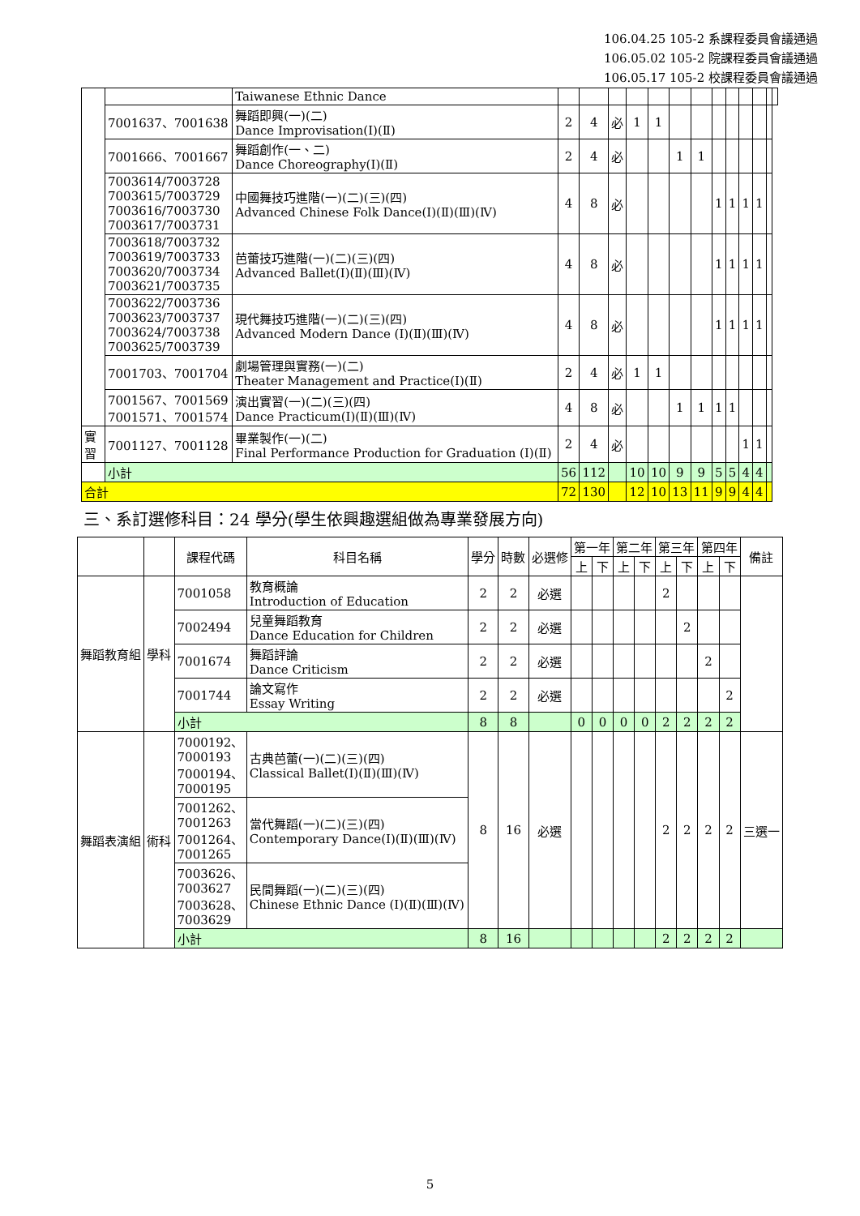106.04.25 105-2 系課程委員會議通過
106.05.02 105-2 院課程委員會議通過
106.05.17 105-2 校課程委員會議通過
| | | Taiwanese Ethnic Dance | | | | | | | | | | | | | |
| | 7001637、7001638 | 舞蹈即興(一)(二) Dance Improvisation(Ⅰ)(Ⅱ) | 2 | 4 | 必 | 1 | 1 | | | | | | | | |
| | 7001666、7001667 | 舞蹈創作(一、二) Dance Choreography(Ⅰ)(Ⅱ) | 2 | 4 | 必 | | | 1 | 1 | | | | | | |
| | 7003614/7003728 7003615/7003729 7003616/7003730 7003617/7003731 | 中國舞技巧進階(一)(二)(三)(四) Advanced Chinese Folk Dance(Ⅰ)(Ⅱ)(Ⅲ)(Ⅳ) | 4 | 8 | 必 | | | | | 1 | 1 | 1 | 1 | | |
| | 7003618/7003732 7003619/7003733 7003620/7003734 7003621/7003735 | 芭蕾技巧進階(一)(二)(三)(四) Advanced Ballet(Ⅰ)(Ⅱ)(Ⅲ)(Ⅳ) | 4 | 8 | 必 | | | | | 1 | 1 | 1 | 1 | | |
| | 7003622/7003736 7003623/7003737 7003624/7003738 7003625/7003739 | 現代舞技巧進階(一)(二)(三)(四) Advanced Modern Dance (Ⅰ)(Ⅱ)(Ⅲ)(Ⅳ) | 4 | 8 | 必 | | | | | 1 | 1 | 1 | 1 | | |
| | 7001703、7001704 | 劇場管理與實務(一)(二) Theater Management and Practice(Ⅰ)(Ⅱ) | 2 | 4 | 必 | 1 | 1 | | | | | | | | |
| | 7001567、7001569 7001571、7001574 | 演出實習(一)(二)(三)(四) Dance Practicum(Ⅰ)(Ⅱ)(Ⅲ)(Ⅳ) | 4 | 8 | 必 | | | 1 | 1 | 1 | 1 | | | | |
| 實習 | 7001127、7001128 | 畢業製作(一)(二) Final Performance Production for Graduation (I)(Ⅱ) | 2 | 4 | 必 | | | | | | | 1 | 1 | | |
| | 小計 | | 56 | 112 | | 10 | 10 | 9 | 9 | 5 | 5 | 4 | 4 | | |
| 合計 | | | 72 | 130 | | 12 | 10 | 13 | 11 | 9 | 9 | 4 | 4 | | |
三、系訂選修科目：24 學分(學生依興趣選組做為專業發展方向)
| | | 課程代碼 | 科目名稱 | 學分 | 時數 | 必選修 | 第一年 | | 第二年 | | 第三年 | | 第四年 | | 備註 |
| --- | --- | --- | --- | --- | --- | --- | --- | --- | --- | --- | --- | --- | --- | --- | --- |
| | | | | | | | 上 | 下 | 上 | 下 | 上 | 下 | 上 | 下 | |
| 舞蹈教育組 | 學科 | 7001058 | 教育概論 Introduction of Education | 2 | 2 | 必選 | | | | | 2 | | | | |
| | | 7002494 | 兒童舞蹈教育 Dance Education for Children | 2 | 2 | 必選 | | | | | | 2 | | | |
| | | 7001674 | 舞蹈評論 Dance Criticism | 2 | 2 | 必選 | | | | | | | 2 | | |
| | | 7001744 | 論文寫作 Essay Writing | 2 | 2 | 必選 | | | | | | | | 2 | |
| | | 小計 | | 8 | 8 | | 0 | 0 | 0 | 0 | 2 | 2 | 2 | 2 | |
| 舞蹈表演組 | 術科 | 7000192、 7000193 7000194、 7000195 | 古典芭蕾(一)(二)(三)(四) Classical Ballet(Ⅰ)(Ⅱ)(Ⅲ)(Ⅳ) | 8 | 16 | 必選 | | | | | 2 | 2 | 2 | 2 | 三選一 |
| | | 7001262、 7001263 7001264、 7001265 | 當代舞蹈(一)(二)(三)(四) Contemporary Dance(Ⅰ)(Ⅱ)(Ⅲ)(Ⅳ) | | | | | | | | | | | | |
| | | 7003626、 7003627 7003628、 7003629 | 民間舞蹈(一)(二)(三)(四) Chinese Ethnic Dance (Ⅰ)(Ⅱ)(Ⅲ)(Ⅳ) | | | | | | | | | | | | |
| | | 小計 | | 8 | 16 | | | | | | 2 | 2 | 2 | 2 | |
5